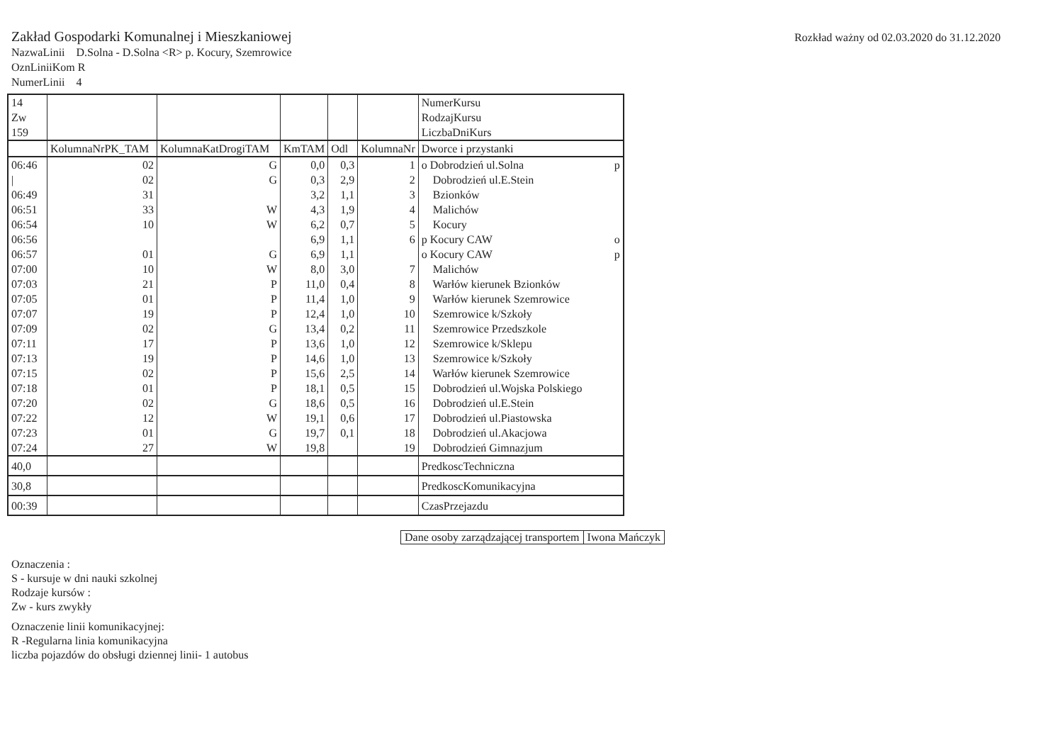Zakład Gospodarki Komunalnej i Mieszkaniowej
Rozkład ważny od 02.03.2020 do 31.12.2020
NazwaLinii D.Solna - D.Solna <R> p. Kocury, Szemrowice
OznLiniiKom R
NumerLinii 4
| 14 Zw 159 | | | | | | NumerKursu RodzajKursu LiczbaDniKurs |
| | KolumnaNrPK_TAM | KolumnaKatDrogiTAM | KmTAM | Odl | KolumnaNr | Dworce i przystanki |
| 06:46 | 02 | G | 0,0 | 0,3 | 1 | o Dobrodzień ul.Solna p |
| / | 02 | G | 0,3 | 2,9 | 2 | Dobrodzień ul.E.Stein |
| 06:49 | 31 | | 3,2 | 1,1 | 3 | Bzionków |
| 06:51 | 33 | W | 4,3 | 1,9 | 4 | Malichów |
| 06:54 | 10 | W | 6,2 | 0,7 | 5 | Kocury |
| 06:56 | | | 6,9 | 1,1 | 6 | p Kocury CAW o |
| 06:57 | 01 | G | 6,9 | 1,1 | | o Kocury CAW p |
| 07:00 | 10 | W | 8,0 | 3,0 | 7 | Malichów |
| 07:03 | 21 | P | 11,0 | 0,4 | 8 | Warłów kierunek Bzionków |
| 07:05 | 01 | P | 11,4 | 1,0 | 9 | Warłów kierunek Szemrowice |
| 07:07 | 19 | P | 12,4 | 1,0 | 10 | Szemrowice k/Szkoły |
| 07:09 | 02 | G | 13,4 | 0,2 | 11 | Szemrowice Przedszkole |
| 07:11 | 17 | P | 13,6 | 1,0 | 12 | Szemrowice k/Sklepu |
| 07:13 | 19 | P | 14,6 | 1,0 | 13 | Szemrowice k/Szkoły |
| 07:15 | 02 | P | 15,6 | 2,5 | 14 | Warłów kierunek Szemrowice |
| 07:18 | 01 | P | 18,1 | 0,5 | 15 | Dobrodzień ul.Wojska Polskiego |
| 07:20 | 02 | G | 18,6 | 0,5 | 16 | Dobrodzień ul.E.Stein |
| 07:22 | 12 | W | 19,1 | 0,6 | 17 | Dobrodzień ul.Piastowska |
| 07:23 | 01 | G | 19,7 | 0,1 | 18 | Dobrodzień ul.Akacjowa |
| 07:24 | 27 | W | 19,8 | | 19 | Dobrodzień Gimnazjum |
| 40,0 | | | | | | PredkoscTechniczna |
| 30,8 | | | | | | PredkoscKomunikacyjna |
| 00:39 | | | | | | CzasPrzejazdu |
| Dane osoby zarządzającej transportem | Iwona Mańczyk |
Oznaczenia :
S - kursuje w dni nauki szkolnej
Rodzaje kursów :
Zw - kurs zwykły
Oznaczenie linii komunikacyjnej:
R -Regularna linia komunikacyjna
liczba pojazdów do obsługi dziennej linii- 1 autobus